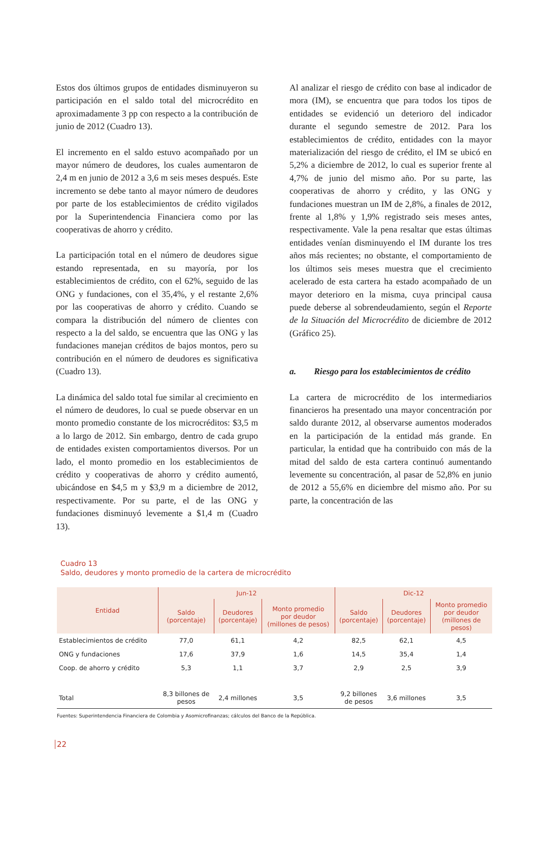Estos dos últimos grupos de entidades disminuyeron su participación en el saldo total del microcrédito en aproximadamente 3 pp con respecto a la contribución de junio de 2012 (Cuadro 13).
El incremento en el saldo estuvo acompañado por un mayor número de deudores, los cuales aumentaron de 2,4 m en junio de 2012 a 3,6 m seis meses después. Este incremento se debe tanto al mayor número de deudores por parte de los establecimientos de crédito vigilados por la Superintendencia Financiera como por las cooperativas de ahorro y crédito.
La participación total en el número de deudores sigue estando representada, en su mayoría, por los establecimientos de crédito, con el 62%, seguido de las ONG y fundaciones, con el 35,4%, y el restante 2,6% por las cooperativas de ahorro y crédito. Cuando se compara la distribución del número de clientes con respecto a la del saldo, se encuentra que las ONG y las fundaciones manejan créditos de bajos montos, pero su contribución en el número de deudores es significativa (Cuadro 13).
La dinámica del saldo total fue similar al crecimiento en el número de deudores, lo cual se puede observar en un monto promedio constante de los microcréditos: $3,5 m a lo largo de 2012. Sin embargo, dentro de cada grupo de entidades existen comportamientos diversos. Por un lado, el monto promedio en los establecimientos de crédito y cooperativas de ahorro y crédito aumentó, ubicándose en $4,5 m y $3,9 m a diciembre de 2012, respectivamente. Por su parte, el de las ONG y fundaciones disminuyó levemente a $1,4 m (Cuadro 13).
Al analizar el riesgo de crédito con base al indicador de mora (IM), se encuentra que para todos los tipos de entidades se evidenció un deterioro del indicador durante el segundo semestre de 2012. Para los establecimientos de crédito, entidades con la mayor materialización del riesgo de crédito, el IM se ubicó en 5,2% a diciembre de 2012, lo cual es superior frente al 4,7% de junio del mismo año. Por su parte, las cooperativas de ahorro y crédito, y las ONG y fundaciones muestran un IM de 2,8%, a finales de 2012, frente al 1,8% y 1,9% registrado seis meses antes, respectivamente. Vale la pena resaltar que estas últimas entidades venían disminuyendo el IM durante los tres años más recientes; no obstante, el comportamiento de los últimos seis meses muestra que el crecimiento acelerado de esta cartera ha estado acompañado de un mayor deterioro en la misma, cuya principal causa puede deberse al sobrendeudamiento, según el Reporte de la Situación del Microcrédito de diciembre de 2012 (Gráfico 25).
a. Riesgo para los establecimientos de crédito
La cartera de microcrédito de los intermediarios financieros ha presentado una mayor concentración por saldo durante 2012, al observarse aumentos moderados en la participación de la entidad más grande. En particular, la entidad que ha contribuido con más de la mitad del saldo de esta cartera continuó aumentando levemente su concentración, al pasar de 52,8% en junio de 2012 a 55,6% en diciembre del mismo año. Por su parte, la concentración de las
Cuadro 13
Saldo, deudores y monto promedio de la cartera de microcrédito
| Entidad | Jun-12 | | | Dic-12 | | |
| --- | --- | --- | --- | --- | --- | --- |
| | Saldo (porcentaje) | Deudores (porcentaje) | Monto promedio por deudor (millones de pesos) | Saldo (porcentaje) | Deudores (porcentaje) | Monto promedio por deudor (millones de pesos) |
| Establecimientos de crédito | 77,0 | 61,1 | 4,2 | 82,5 | 62,1 | 4,5 |
| ONG y fundaciones | 17,6 | 37,9 | 1,6 | 14,5 | 35,4 | 1,4 |
| Coop. de ahorro y crédito | 5,3 | 1,1 | 3,7 | 2,9 | 2,5 | 3,9 |
| Total | 8,3 billones de pesos | 2,4 millones | 3,5 | 9,2 billones de pesos | 3,6 millones | 3,5 |
Fuentes: Superintendencia Financiera de Colombia y Asomicrofinanzas; cálculos del Banco de la República.
22